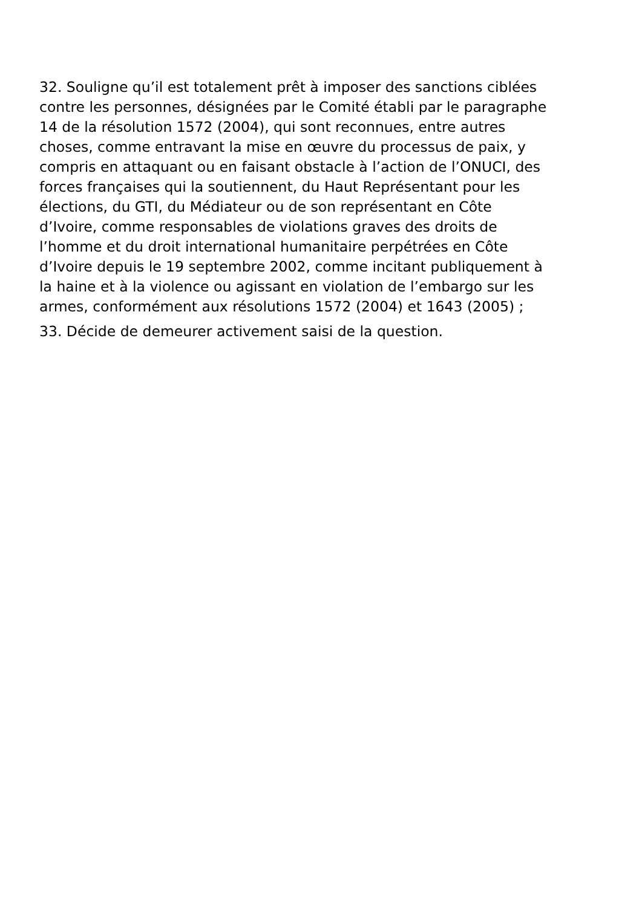32. Souligne qu’il est totalement prêt à imposer des sanctions ciblées
contre les personnes, désignées par le Comité établi par le paragraphe
14 de la résolution 1572 (2004), qui sont reconnues, entre autres
choses, comme entravant la mise en œuvre du processus de paix, y
compris en attaquant ou en faisant obstacle à l’action de l’ONUCI, des
forces françaises qui la soutiennent, du Haut Représentant pour les
élections, du GTI, du Médiateur ou de son représentant en Côte
d’Ivoire, comme responsables de violations graves des droits de
l’homme et du droit international humanitaire perpétrées en Côte
d’Ivoire depuis le 19 septembre 2002, comme incitant publiquement à
la haine et à la violence ou agissant en violation de l’embargo sur les
armes, conformément aux résolutions 1572 (2004) et 1643 (2005) ;
33. Décide de demeurer activement saisi de la question.